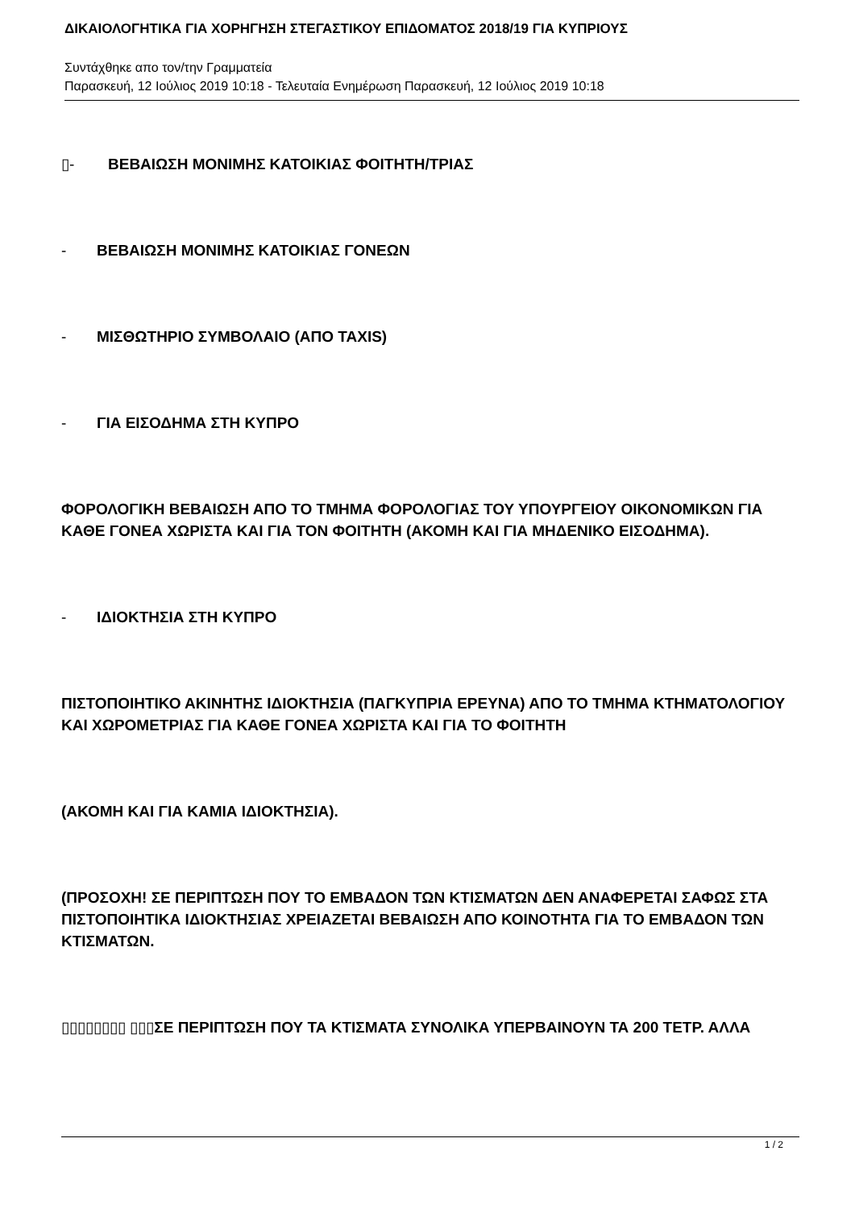ΔΙΚΑΙΟΛΟΓΗΤΙΚΑ ΓΙΑ ΧΟΡΗΓΗΣΗ ΣΤΕΓΑΣΤΙΚΟΥ ΕΠΙΔΟΜΑΤΟΣ 2018/19 ΓΙΑ ΚΥΠΡΙΟΥΣ
Συντάχθηκε απο τον/την Γραμματεία
Παρασκευή, 12 Ιούλιος 2019 10:18 - Τελευταία Ενημέρωση Παρασκευή, 12 Ιούλιος 2019 10:18
▯- ΒΕΒΑΙΩΣΗ ΜΟΝΙΜΗΣ ΚΑΤΟΙΚΙΑΣ ΦΟΙΤΗΤΗ/ΤΡΙΑΣ
- ΒΕΒΑΙΩΣΗ ΜΟΝΙΜΗΣ ΚΑΤΟΙΚΙΑΣ ΓΟΝΕΩΝ
- ΜΙΣΘΩΤΗΡΙΟ ΣΥΜΒΟΛΑΙΟ (ΑΠΟ TAXIS)
- ΓΙΑ ΕΙΣΟΔΗΜΑ ΣΤΗ ΚΥΠΡΟ
ΦΟΡΟΛΟΓΙΚΗ ΒΕΒΑΙΩΣΗ ΑΠΟ ΤΟ ΤΜΗΜΑ ΦΟΡΟΛΟΓΙΑΣ ΤΟΥ ΥΠΟΥΡΓΕΙΟΥ ΟΙΚΟΝΟΜΙΚΩΝ ΓΙΑ ΚΑΘΕ ΓΟΝΕΑ ΧΩΡΙΣΤΑ ΚΑΙ ΓΙΑ ΤΟΝ ΦΟΙΤΗΤΗ (ΑΚΟΜΗ ΚΑΙ ΓΙΑ ΜΗΔΕΝΙΚΟ ΕΙΣΟΔΗΜΑ).
- ΙΔΙΟΚΤΗΣΙΑ ΣΤΗ ΚΥΠΡΟ
ΠΙΣΤΟΠΟΙΗΤΙΚΟ ΑΚΙΝΗΤΗΣ ΙΔΙΟΚΤΗΣΙΑ (ΠΑΓΚΥΠΡΙΑ ΕΡΕΥΝΑ) ΑΠΟ ΤΟ ΤΜΗΜΑ ΚΤΗΜΑΤΟΛΟΓΙΟΥ ΚΑΙ ΧΩΡΟΜΕΤΡΙΑΣ ΓΙΑ ΚΑΘΕ ΓΟΝΕΑ ΧΩΡΙΣΤΑ ΚΑΙ ΓΙΑ ΤΟ ΦΟΙΤΗΤΗ
(ΑΚΟΜΗ ΚΑΙ ΓΙΑ ΚΑΜΙΑ ΙΔΙΟΚΤΗΣΙΑ).
(ΠΡΟΣΟΧΗ! ΣΕ ΠΕΡΙΠΤΩΣΗ ΠΟΥ ΤΟ ΕΜΒΑΔΟΝ ΤΩΝ ΚΤΙΣΜΑΤΩΝ ΔΕΝ ΑΝΑΦΕΡΕΤΑΙ ΣΑΦΩΣ ΣΤΑ ΠΙΣΤΟΠΟΙΗΤΙΚΑ ΙΔΙΟΚΤΗΣΙΑΣ ΧΡΕΙΑΖΕΤΑΙ ΒΕΒΑΙΩΣΗ ΑΠΟ ΚΟΙΝΟΤΗΤΑ ΓΙΑ ΤΟ ΕΜΒΑΔΟΝ ΤΩΝ ΚΤΙΣΜΑΤΩΝ.
▯▯▯▯▯▯▯▯ ▯▯▯ΣΕ ΠΕΡΙΠΤΩΣΗ ΠΟΥ ΤΑ ΚΤΙΣΜΑΤΑ ΣΥΝΟΛΙΚΑ ΥΠΕΡΒΑΙΝΟΥΝ ΤΑ 200 ΤΕΤΡ. ΑΛΛΑ
1 / 2